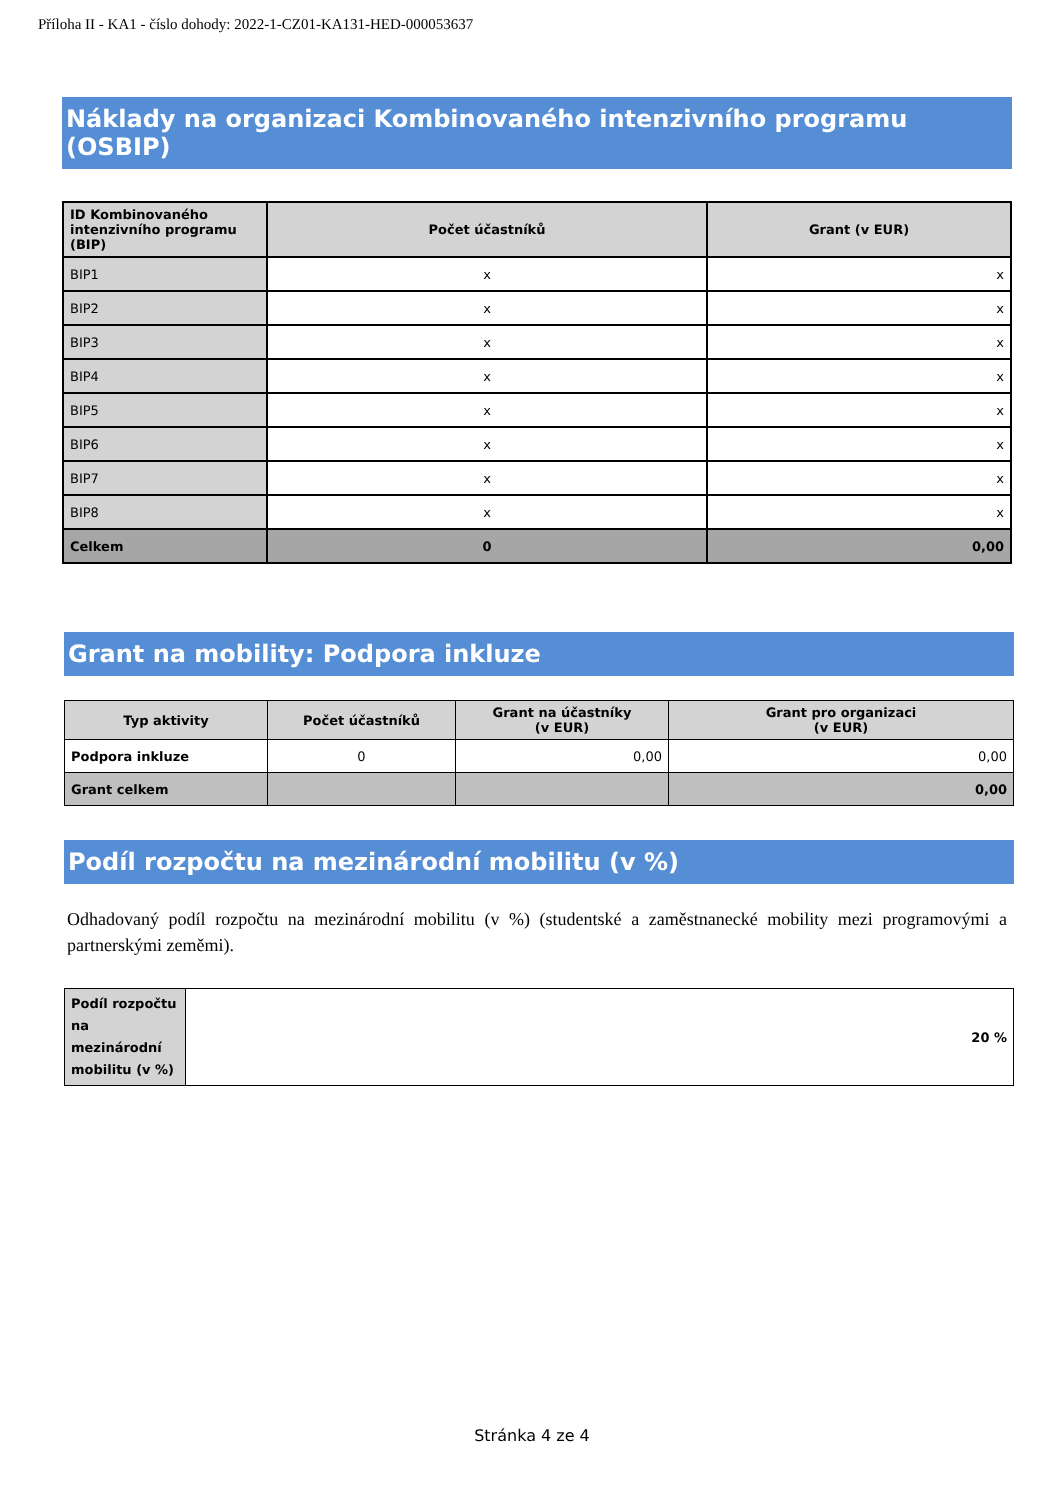Příloha II - KA1 - číslo dohody: 2022-1-CZ01-KA131-HED-000053637
Náklady na organizaci Kombinovaného intenzivního programu (OSBIP)
| ID Kombinovaného intenzivního programu (BIP) | Počet účastníků | Grant (v EUR) |
| --- | --- | --- |
| BIP1 | x | x |
| BIP2 | x | x |
| BIP3 | x | x |
| BIP4 | x | x |
| BIP5 | x | x |
| BIP6 | x | x |
| BIP7 | x | x |
| BIP8 | x | x |
| Celkem | 0 | 0,00 |
Grant na mobility: Podpora inkluze
| Typ aktivity | Počet účastníků | Grant na účastníky (v EUR) | Grant pro organizaci (v EUR) |
| --- | --- | --- | --- |
| Podpora inkluze | 0 | 0,00 | 0,00 |
| Grant celkem | | | 0,00 |
Podíl rozpočtu na mezinárodní mobilitu (v %)
Odhadovaný podíl rozpočtu na mezinárodní mobilitu (v %) (studentské a zaměstnanecké mobility mezi programovými a partnerskými zeměmi).
| Podíl rozpočtu na mezinárodní mobilitu (v %) | 20 % |
Stránka 4 ze 4